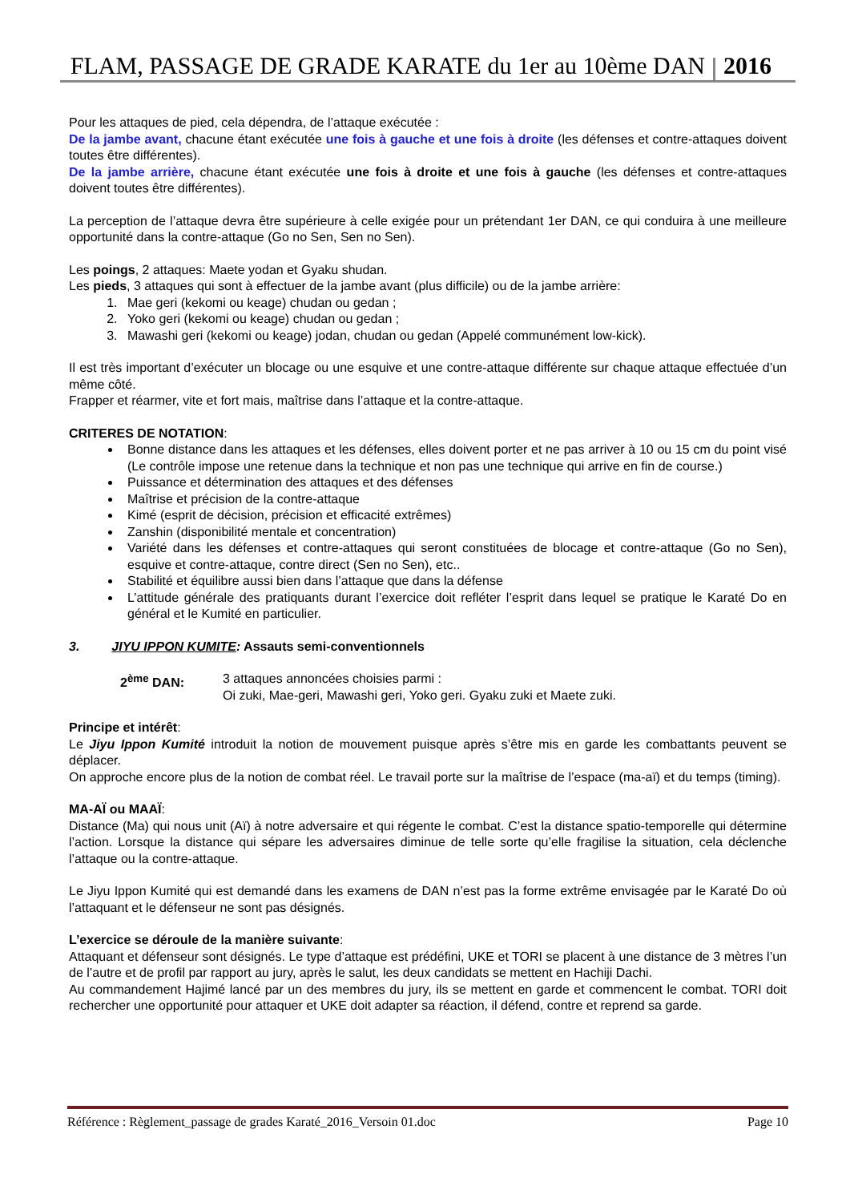FLAM, PASSAGE DE GRADE KARATE du 1er au 10ème DAN 2016
Pour les attaques de pied, cela dépendra, de l’attaque exécutée :
De la jambe avant, chacune étant exécutée une fois à gauche et une fois à droite (les défenses et contre-attaques doivent toutes être différentes).
De la jambe arrière, chacune étant exécutée une fois à droite et une fois à gauche (les défenses et contre-attaques doivent toutes être différentes).
La perception de l’attaque devra être supérieure à celle exigée pour un prétendant 1er DAN, ce qui conduira à une meilleure opportunité dans la contre-attaque (Go no Sen, Sen no Sen).
Les poings, 2 attaques: Maete yodan et Gyaku shudan.
Les pieds, 3 attaques qui sont à effectuer de la jambe avant (plus difficile) ou de la jambe arrière:
1. Mae geri (kekomi ou keage) chudan ou gedan ;
2. Yoko geri (kekomi ou keage) chudan ou gedan ;
3. Mawashi geri (kekomi ou keage) jodan, chudan ou gedan (Appelé communément low-kick).
Il est très important d’exécuter un blocage ou une esquive et une contre-attaque différente sur chaque attaque effectuée d’un même côté.
Frapper et réarmer, vite et fort mais, maîtrise dans l’attaque et la contre-attaque.
CRITERES DE NOTATION:
Bonne distance dans les attaques et les défenses, elles doivent porter et ne pas arriver à 10 ou 15 cm du point visé (Le contrôle impose une retenue dans la technique et non pas une technique qui arrive en fin de course.)
Puissance et détermination des attaques et des défenses
Maîtrise et précision de la contre-attaque
Kimé (esprit de décision, précision et efficacité extrêmes)
Zanshin (disponibilité mentale et concentration)
Variété dans les défenses et contre-attaques qui seront constituées de blocage et contre-attaque (Go no Sen), esquive et contre-attaque, contre direct (Sen no Sen), etc..
Stabilité et équilibre aussi bien dans l’attaque que dans la défense
L’attitude générale des pratiquants durant l’exercice doit refléter l’esprit dans lequel se pratique le Karaté Do en général et le Kumité en particulier.
3. JIYU IPPON KUMITE: Assauts semi-conventionnels
2<sup>ème</sup> DAN: 3 attaques annoncées choisies parmi :
Oi zuki, Mae-geri, Mawashi geri, Yoko geri. Gyaku zuki et Maete zuki.
Principe et intérêt:
Le Jiyu Ippon Kumité introduit la notion de mouvement puisque après s’être mis en garde les combattants peuvent se déplacer.
On approche encore plus de la notion de combat réel. Le travail porte sur la maîtrise de l’espace (ma-aï) et du temps (timing).
MA-AÏ ou MAAÏ:
Distance (Ma) qui nous unit (Aï) à notre adversaire et qui régente le combat. C’est la distance spatio-temporelle qui détermine l’action. Lorsque la distance qui sépare les adversaires diminue de telle sorte qu’elle fragilise la situation, cela déclenche l’attaque ou la contre-attaque.
Le Jiyu Ippon Kumité qui est demandé dans les examens de DAN n’est pas la forme extrême envisagée par le Karaté Do où l’attaquant et le défenseur ne sont pas désignés.
L’exercice se déroule de la manière suivante:
Attaquant et défenseur sont désignés. Le type d’attaque est prédéfini, UKE et TORI se placent à une distance de 3 mètres l’un de l’autre et de profil par rapport au jury, après le salut, les deux candidats se mettent en Hachiji Dachi.
Au commandement Hajimé lancé par un des membres du jury, ils se mettent en garde et commencent le combat. TORI doit rechercher une opportunité pour attaquer et UKE doit adapter sa réaction, il défend, contre et reprend sa garde.
Référence : Règlement_passage de grades Karaté_2016_Versoin 01.doc Page 10